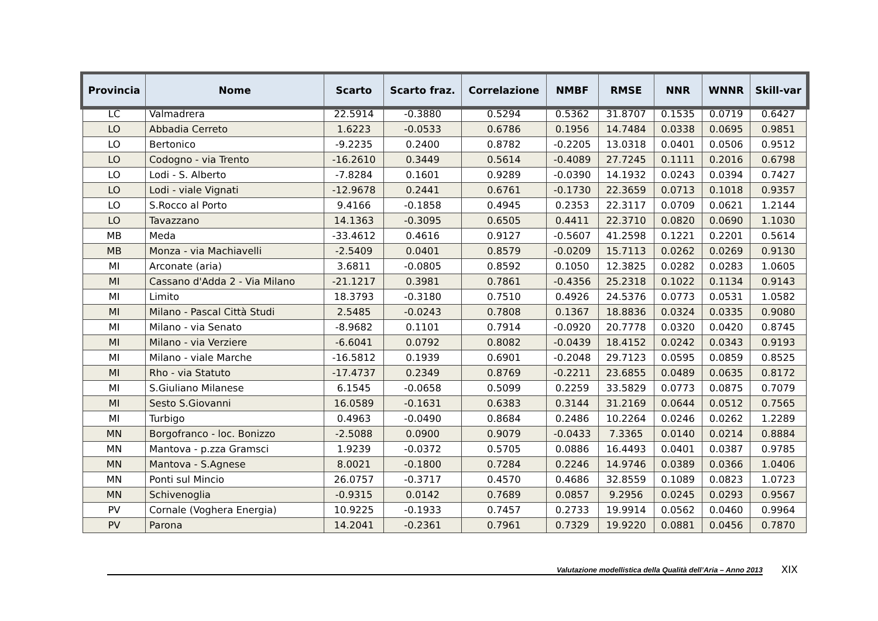| Provincia | Nome | Scarto | Scarto fraz. | Correlazione | NMBF | RMSE | NNR | WNNR | Skill-var |
| --- | --- | --- | --- | --- | --- | --- | --- | --- | --- |
| LC | Valmadrera | 22.5914 | -0.3880 | 0.5294 | 0.5362 | 31.8707 | 0.1535 | 0.0719 | 0.6427 |
| LO | Abbadia Cerreto | 1.6223 | -0.0533 | 0.6786 | 0.1956 | 14.7484 | 0.0338 | 0.0695 | 0.9851 |
| LO | Bertonico | -9.2235 | 0.2400 | 0.8782 | -0.2205 | 13.0318 | 0.0401 | 0.0506 | 0.9512 |
| LO | Codogno - via Trento | -16.2610 | 0.3449 | 0.5614 | -0.4089 | 27.7245 | 0.1111 | 0.2016 | 0.6798 |
| LO | Lodi - S. Alberto | -7.8284 | 0.1601 | 0.9289 | -0.0390 | 14.1932 | 0.0243 | 0.0394 | 0.7427 |
| LO | Lodi - viale Vignati | -12.9678 | 0.2441 | 0.6761 | -0.1730 | 22.3659 | 0.0713 | 0.1018 | 0.9357 |
| LO | S.Rocco al Porto | 9.4166 | -0.1858 | 0.4945 | 0.2353 | 22.3117 | 0.0709 | 0.0621 | 1.2144 |
| LO | Tavazzano | 14.1363 | -0.3095 | 0.6505 | 0.4411 | 22.3710 | 0.0820 | 0.0690 | 1.1030 |
| MB | Meda | -33.4612 | 0.4616 | 0.9127 | -0.5607 | 41.2598 | 0.1221 | 0.2201 | 0.5614 |
| MB | Monza - via Machiavelli | -2.5409 | 0.0401 | 0.8579 | -0.0209 | 15.7113 | 0.0262 | 0.0269 | 0.9130 |
| MI | Arconate (aria) | 3.6811 | -0.0805 | 0.8592 | 0.1050 | 12.3825 | 0.0282 | 0.0283 | 1.0605 |
| MI | Cassano d'Adda 2 - Via Milano | -21.1217 | 0.3981 | 0.7861 | -0.4356 | 25.2318 | 0.1022 | 0.1134 | 0.9143 |
| MI | Limito | 18.3793 | -0.3180 | 0.7510 | 0.4926 | 24.5376 | 0.0773 | 0.0531 | 1.0582 |
| MI | Milano - Pascal Città Studi | 2.5485 | -0.0243 | 0.7808 | 0.1367 | 18.8836 | 0.0324 | 0.0335 | 0.9080 |
| MI | Milano - via Senato | -8.9682 | 0.1101 | 0.7914 | -0.0920 | 20.7778 | 0.0320 | 0.0420 | 0.8745 |
| MI | Milano - via Verziere | -6.6041 | 0.0792 | 0.8082 | -0.0439 | 18.4152 | 0.0242 | 0.0343 | 0.9193 |
| MI | Milano - viale Marche | -16.5812 | 0.1939 | 0.6901 | -0.2048 | 29.7123 | 0.0595 | 0.0859 | 0.8525 |
| MI | Rho - via Statuto | -17.4737 | 0.2349 | 0.8769 | -0.2211 | 23.6855 | 0.0489 | 0.0635 | 0.8172 |
| MI | S.Giuliano Milanese | 6.1545 | -0.0658 | 0.5099 | 0.2259 | 33.5829 | 0.0773 | 0.0875 | 0.7079 |
| MI | Sesto S.Giovanni | 16.0589 | -0.1631 | 0.6383 | 0.3144 | 31.2169 | 0.0644 | 0.0512 | 0.7565 |
| MI | Turbigo | 0.4963 | -0.0490 | 0.8684 | 0.2486 | 10.2264 | 0.0246 | 0.0262 | 1.2289 |
| MN | Borgofranco - loc. Bonizzo | -2.5088 | 0.0900 | 0.9079 | -0.0433 | 7.3365 | 0.0140 | 0.0214 | 0.8884 |
| MN | Mantova - p.zza Gramsci | 1.9239 | -0.0372 | 0.5705 | 0.0886 | 16.4493 | 0.0401 | 0.0387 | 0.9785 |
| MN | Mantova - S.Agnese | 8.0021 | -0.1800 | 0.7284 | 0.2246 | 14.9746 | 0.0389 | 0.0366 | 1.0406 |
| MN | Ponti sul Mincio | 26.0757 | -0.3717 | 0.4570 | 0.4686 | 32.8559 | 0.1089 | 0.0823 | 1.0723 |
| MN | Schivenoglia | -0.9315 | 0.0142 | 0.7689 | 0.0857 | 9.2956 | 0.0245 | 0.0293 | 0.9567 |
| PV | Cornale (Voghera Energia) | 10.9225 | -0.1933 | 0.7457 | 0.2733 | 19.9914 | 0.0562 | 0.0460 | 0.9964 |
| PV | Parona | 14.2041 | -0.2361 | 0.7961 | 0.7329 | 19.9220 | 0.0881 | 0.0456 | 0.7870 |
Valutazione modellistica della Qualità dell’Aria – Anno 2013
XIX